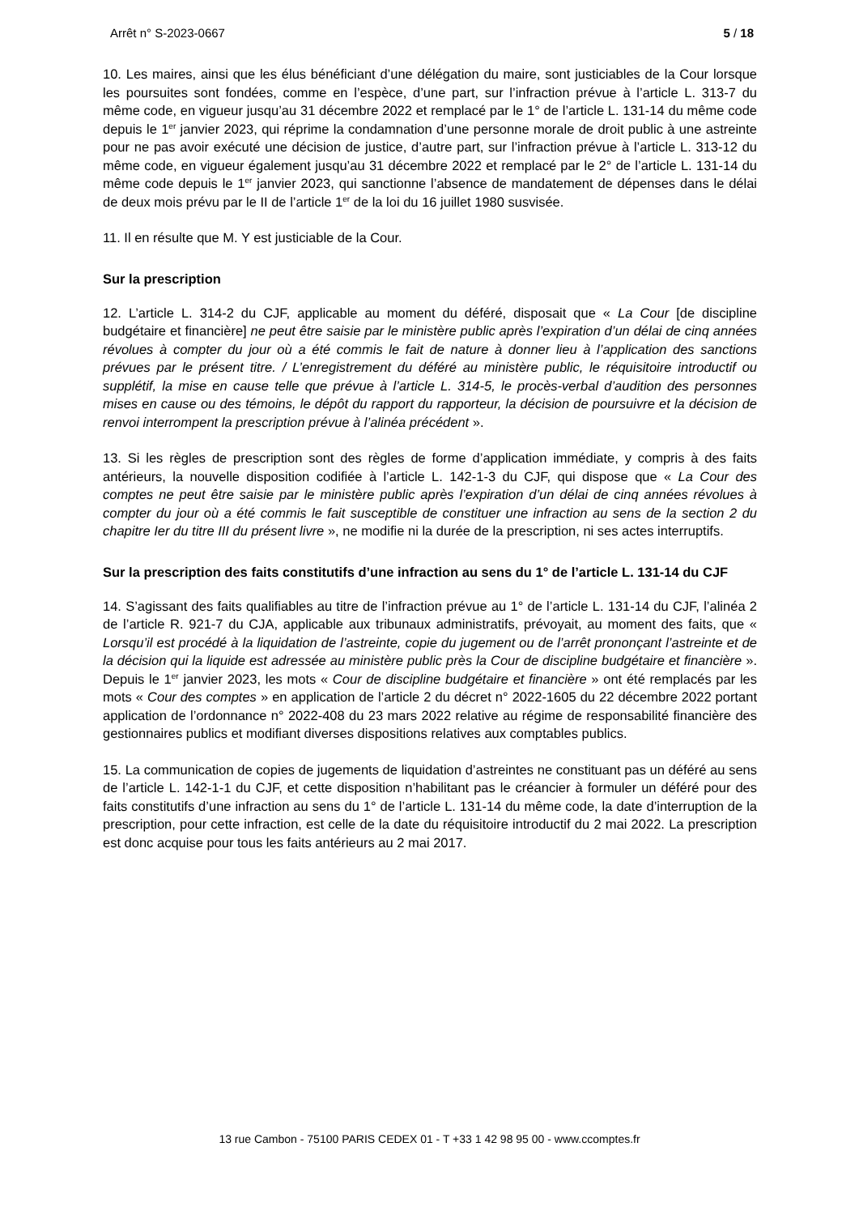Arrêt n° S-2023-0667 5 / 18
10. Les maires, ainsi que les élus bénéficiant d’une délégation du maire, sont justiciables de la Cour lorsque les poursuites sont fondées, comme en l’espèce, d’une part, sur l’infraction prévue à l’article L. 313-7 du même code, en vigueur jusqu’au 31 décembre 2022 et remplacé par le 1° de l’article L. 131-14 du même code depuis le 1<sup>er</sup> janvier 2023, qui réprime la condamnation d’une personne morale de droit public à une astreinte pour ne pas avoir exécuté une décision de justice, d’autre part, sur l’infraction prévue à l’article L. 313-12 du même code, en vigueur également jusqu’au 31 décembre 2022 et remplacé par le 2° de l’article L. 131-14 du même code depuis le 1<sup>er</sup> janvier 2023, qui sanctionne l’absence de mandatement de dépenses dans le délai de deux mois prévu par le II de l’article 1<sup>er</sup> de la loi du 16 juillet 1980 susvisée.
11. Il en résulte que M. Y est justiciable de la Cour.
Sur la prescription
12. L’article L. 314-2 du CJF, applicable au moment du déféré, disposait que « La Cour [de discipline budgétaire et financière] ne peut être saisie par le ministère public après l’expiration d’un délai de cinq années révolues à compter du jour où a été commis le fait de nature à donner lieu à l’application des sanctions prévues par le présent titre. / L’enregistrement du déféré au ministère public, le réquisitoire introductif ou supplétif, la mise en cause telle que prévue à l’article L. 314-5, le procès-verbal d’audition des personnes mises en cause ou des témoins, le dépôt du rapport du rapporteur, la décision de poursuivre et la décision de renvoi interrompent la prescription prévue à l’alinéa précédent ».
13. Si les règles de prescription sont des règles de forme d’application immédiate, y compris à des faits antérieurs, la nouvelle disposition codifiée à l’article L. 142-1-3 du CJF, qui dispose que « La Cour des comptes ne peut être saisie par le ministère public après l’expiration d’un délai de cinq années révolues à compter du jour où a été commis le fait susceptible de constituer une infraction au sens de la section 2 du chapitre Ier du titre III du présent livre », ne modifie ni la durée de la prescription, ni ses actes interruptifs.
Sur la prescription des faits constitutifs d’une infraction au sens du 1° de l’article L. 131-14 du CJF
14. S’agissant des faits qualifiables au titre de l’infraction prévue au 1° de l’article L. 131-14 du CJF, l’alinéa 2 de l’article R. 921-7 du CJA, applicable aux tribunaux administratifs, prévoyait, au moment des faits, que « Lorsqu’il est procédé à la liquidation de l’astreinte, copie du jugement ou de l’arrêt prononçant l’astreinte et de la décision qui la liquide est adressée au ministère public près la Cour de discipline budgétaire et financière ». Depuis le 1<sup>er</sup> janvier 2023, les mots « Cour de discipline budgétaire et financière » ont été remplacés par les mots « Cour des comptes » en application de l’article 2 du décret n° 2022-1605 du 22 décembre 2022 portant application de l’ordonnance n° 2022-408 du 23 mars 2022 relative au régime de responsabilité financière des gestionnaires publics et modifiant diverses dispositions relatives aux comptables publics.
15. La communication de copies de jugements de liquidation d’astreintes ne constituant pas un déféré au sens de l’article L. 142-1-1 du CJF, et cette disposition n’habilitant pas le créancier à formuler un déféré pour des faits constitutifs d’une infraction au sens du 1° de l’article L. 131-14 du même code, la date d’interruption de la prescription, pour cette infraction, est celle de la date du réquisitoire introductif du 2 mai 2022. La prescription est donc acquise pour tous les faits antérieurs au 2 mai 2017.
13 rue Cambon - 75100 PARIS CEDEX 01 - T +33 1 42 98 95 00 - www.ccomptes.fr